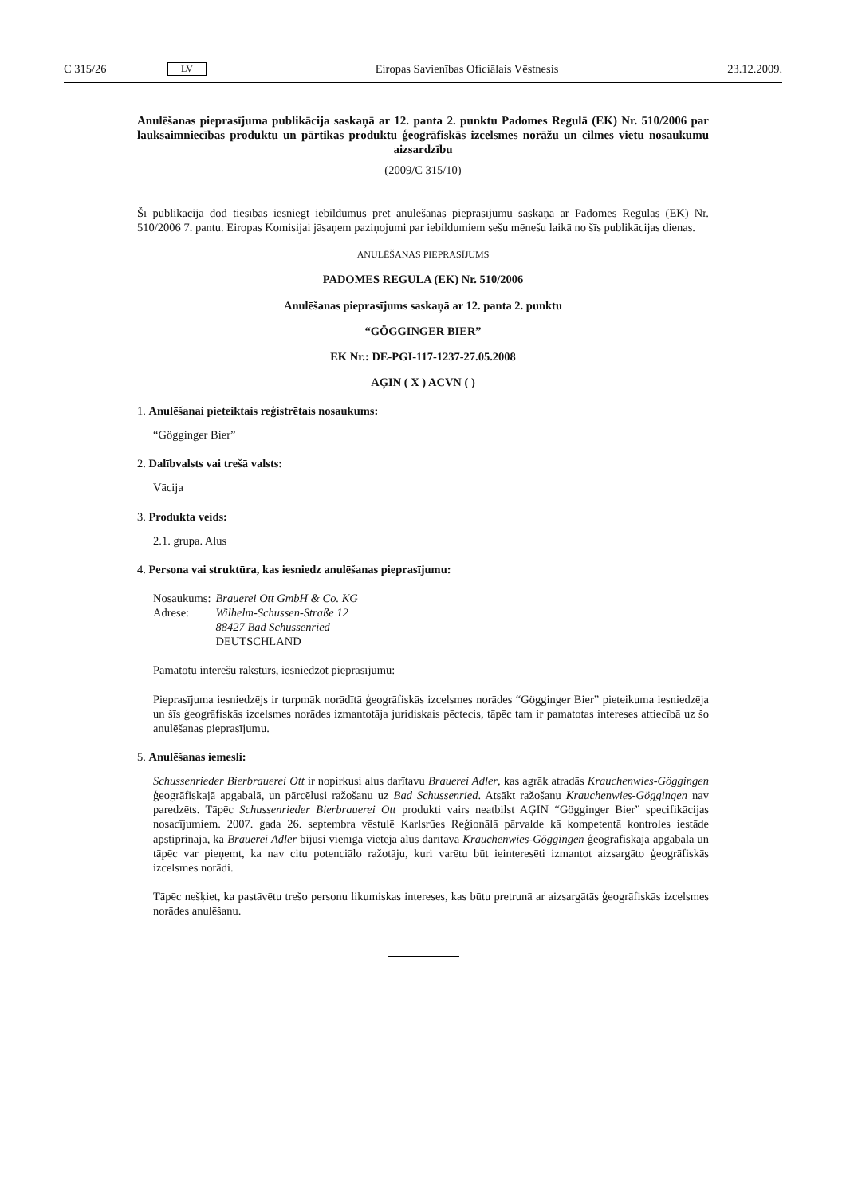C 315/26 LV Eiropas Savienības Oficiālais Vēstnesis 23.12.2009.
Anulēšanas pieprasījuma publikācija saskaņā ar 12. panta 2. punktu Padomes Regulā (EK) Nr. 510/2006 par lauksaimniecības produktu un pārtikas produktu ģeogrāfiskās izcelsmes norāžu un cilmes vietu nosaukumu aizsardzību
(2009/C 315/10)
Šī publikācija dod tiesības iesniegt iebildumus pret anulēšanas pieprasījumu saskaņā ar Padomes Regulas (EK) Nr. 510/2006 7. pantu. Eiropas Komisijai jāsaņem paziņojumi par iebildumiem sešu mēnešu laikā no šīs publikācijas dienas.
ANULĒŠANAS PIEPRASĪJUMS
PADOMES REGULA (EK) Nr. 510/2006
Anulēšanas pieprasījums saskaņā ar 12. panta 2. punktu
“GÖGGINGER BIER”
EK Nr.: DE-PGI-117-1237-27.05.2008
AĢIN ( X ) ACVN ( )
1. Anulēšanai pieteiktais reģistrētais nosaukums:
“Gögginger Bier”
2. Dalībvalsts vai trešā valsts:
Vācija
3. Produkta veids:
2.1. grupa. Alus
4. Persona vai struktūra, kas iesniedz anulēšanas pieprasījumu:
| Nosaukums: | Brauerei Ott GmbH & Co. KG |
| Adrese: | Wilhelm-Schussen-Straße 12 88427 Bad Schussenried DEUTSCHLAND |
Pamatotu interešu raksturs, iesniedzot pieprasījumu:
Pieprasījuma iesniedzējs ir turpmāk norādītā ģeogrāfiskās izcelsmes norādes “Gögginger Bier” pieteikuma iesniedzēja un šīs ģeogrāfiskās izcelsmes norādes izmantotāja juridiskais pēctecis, tāpēc tam ir pamatotas intereses attiecībā uz šo anulēšanas pieprasījumu.
5. Anulēšanas iemesli:
Schussenrieder Bierbrauerei Ott ir nopirkusi alus darītavu Brauerei Adler, kas agrāk atradās Krauchenwies-Göggingen ģeogrāfiskajā apgabalā, un pārcēlusi ražošanu uz Bad Schussenried. Atsākt ražošanu Krauchenwies-Göggingen nav paredzēts. Tāpēc Schussenrieder Bierbrauerei Ott produkti vairs neatbilst AĢIN “Gögginger Bier” specifikācijas nosacījumiem. 2007. gada 26. septembra vēstulē Karlsrūes Reģionālā pārvalde kā kompetentā kontroles iestāde apstiprināja, ka Brauerei Adler bijusi vienīgā vietējā alus darītava Krauchenwies-Göggingen ģeogrāfiskajā apgabalā un tāpēc var pieņemt, ka nav citu potenciālo ražotāju, kuri varētu būt ieinteresēti izmantot aizsargāto ģeogrāfiskās izcelsmes norādi.
Tāpēc nešķiet, ka pastāvētu trešo personu likumiskas intereses, kas būtu pretrunā ar aizsargātās ģeogrāfiskās izcelsmes norādes anulēšanu.